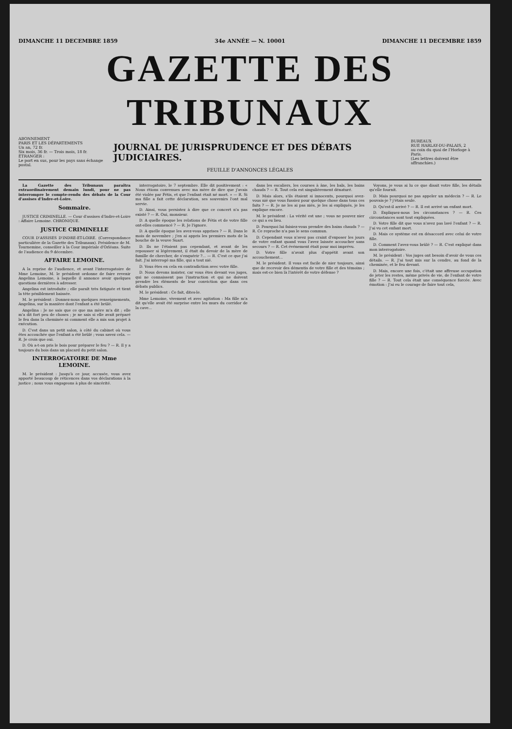DIMANCHE 11 DECEMBRE 1859 34e ANNÉE — N. 10001 DIMANCHE 11 DECEMBRE 1859
GAZETTE DES TRIBUNAUX
ABONNEMENT
PARIS ET LES DÉPARTEMENTS
Un an, 72 fr.
Six mois, 36 fr. — Trois mois, 18 fr.
ÉTRANGER :
Le port en sus, pour les pays sans échange postal. JOURNAL DE JURISPRUDENCE ET DES DÉBATS JUDICIAIRES. BUREAUX
RUE HARLAY-DU-PALAIS, 2
au coin du quai de l'Horloge à Paris.
(Les lettres doivent être affranchies.)
FEUILLE D'ANNONCES LÉGALES
La Gazette des Tribunaux paraîtra extraordinairement demain lundi, pour ne pas interrompre le compte-rendu des débats de la Cour d'assises d'Indre-et-Loire.
Sommaire.
JUSTICE CRIMINELLE. — Cour d'assises d'Indre-et-Loire : Affaire Lemoine. CHRONIQUE.
JUSTICE CRIMINELLE
COUR D'ASSISES D'INDRE-ET-LOIRE. (Correspondance particulière de la Gazette des Tribunaux). Présidence de M. Tournemine, conseiller à la Cour impériale d'Orléans. Suite de l'audience du 9 décembre.
AFFAIRE LEMOINE.
A la reprise de l'audience, et avant l'interrogatoire de Mme Lemoine, M. le président ordonne de faire revenir Angelina Lemoine, à laquelle il annonce avoir quelques questions dernières à adresser.
Angelina est introduite ; elle paraît très fatiguée et tient la tête péniblement baissée.
M. le président : Donnez-nous quelques renseignements, Angelina, sur la manière dont l'enfant a été brûlé.
Angelina : Je ne sais que ce que ma mère m'a dit ; elle m'a dit fort peu de choses ; je ne sais si elle avait préparé le feu dans la cheminée ni comment elle a mis son projet à exécution.
D. C'est dans un petit salon, à côté du cabinet où vous êtes accouchée que l'enfant a été brûlé ; vous savez cela. — R. Je crois que oui.
D. Où a-t-on pris le bois pour préparer le feu ? — R. Il y a toujours du bois dans un placard du petit salon.
INTERROGATOIRE DE Mme LEMOINE.
M. le président : Jusqu'à ce jour, accusée, vous avez apporté beaucoup de réticences dans vos déclarations à la justice ; nous vous engageons à plus de sincérité.
interrogatoire, le 7 septembre. Elle dit positivement : « Nous étions convenues avec ma mère de dire que j'avais été violée par Fétis, et que l'enfant était né mort. » — R. Si ma fille a fait cette déclaration, ses souvenirs l'ont mal servie.
D. Ainsi, vous persistez à dire que ce concert n'a pas existé ? — R. Oui, monsieur.
D. A quelle époque les relations de Fétis et de votre fille ont-elles commencé ? — R. Je l'ignore.
D. A quelle époque les avez-vous apprises ? — R. Dans le mois de novembre ; j'en ai appris les premiers mots de la bouche de la veuve Suart.
D. Ils ne l'étaient pas cependant, et avant de les repousser si légèrement, il était du devoir de la mère de famille de chercher, de s'enquérir ?... — R. C'est ce que j'ai fait. J'ai interrogé ma fille, qui a tout nié.
D. Vous êtes en cela en contradiction avec votre fille.
D. Nous devons insister, car vous êtes devant vos juges, qui ne connaissent pas l'instruction et qui ne doivent prendre les éléments de leur conviction que dans ces débats publics.
M. le président : Ce fait, dites-le.
Mme Lemoine, vivement et avec agitation : Ma fille m'a dit qu'elle avait été surprise entre les murs du corridor de la cave...
dans les escaliers, les courses à âne, les bals, les bains chauds ? — R. Tout cela est singulièrement dénaturé.
D. Mais alors, s'ils étaient si innocents, pourquoi avez-vous nié que vous fussiez pour quelque chose dans tous ces faits ? — R. Je ne les ai pas niés, je les ai expliqués, je les explique encore.
M. le président : La vérité est une ; vous ne pouvez nier ce qui a eu lieu.
D. Pourquoi lui faisiez-vous prendre des bains chauds ? — R. Ce reproche n'a pas le sens commun.
D. Cependant vous n'avez pas craint d'exposer les jours de votre enfant quand vous l'avez laissée accoucher sans secours ? — R. Cet événement était pour moi imprévu.
D. Votre fille n'avait plus d'appétit avant son accouchement...
M. le président. Il vous est facile de nier toujours, ainsi que de recevoir des démentis de votre fille et des témoins ; mais est-ce bien là l'intérêt de votre défense ?
Voyons, je vous ai lu ce que disait votre fille, les détails qu'elle fournit.
D. Mais pourquoi ne pas appeler un médecin ? — R. Le pouvais-je ? j'étais seule.
D. Qu'est-il arrivé ? — R. Il est arrivé un enfant mort.
D. Expliquez-nous les circonstances ? — R. Ces circonstances sont tout expliquées.
D. Votre fille dit que vous n'avez pas lavé l'enfant ? — R. J'ai vu cet enfant mort.
D. Mais ce système est en désaccord avec celui de votre fille.
D. Comment l'avez-vous brûlé ? — R. C'est expliqué dans mon interrogatoire.
M. le président : Vos juges ont besoin d'avoir de vous ces détails. — R. J'ai tout mis sur la cendre, au fond de la cheminée, et le feu devant.
D. Mais, encore une fois, c'était une affreuse occupation de jeter les restes, même privés de vie, de l'enfant de votre fille ? — R. Tout cela était une conséquence forcée. Avec émotion : J'ai eu le courage de faire tout cela,